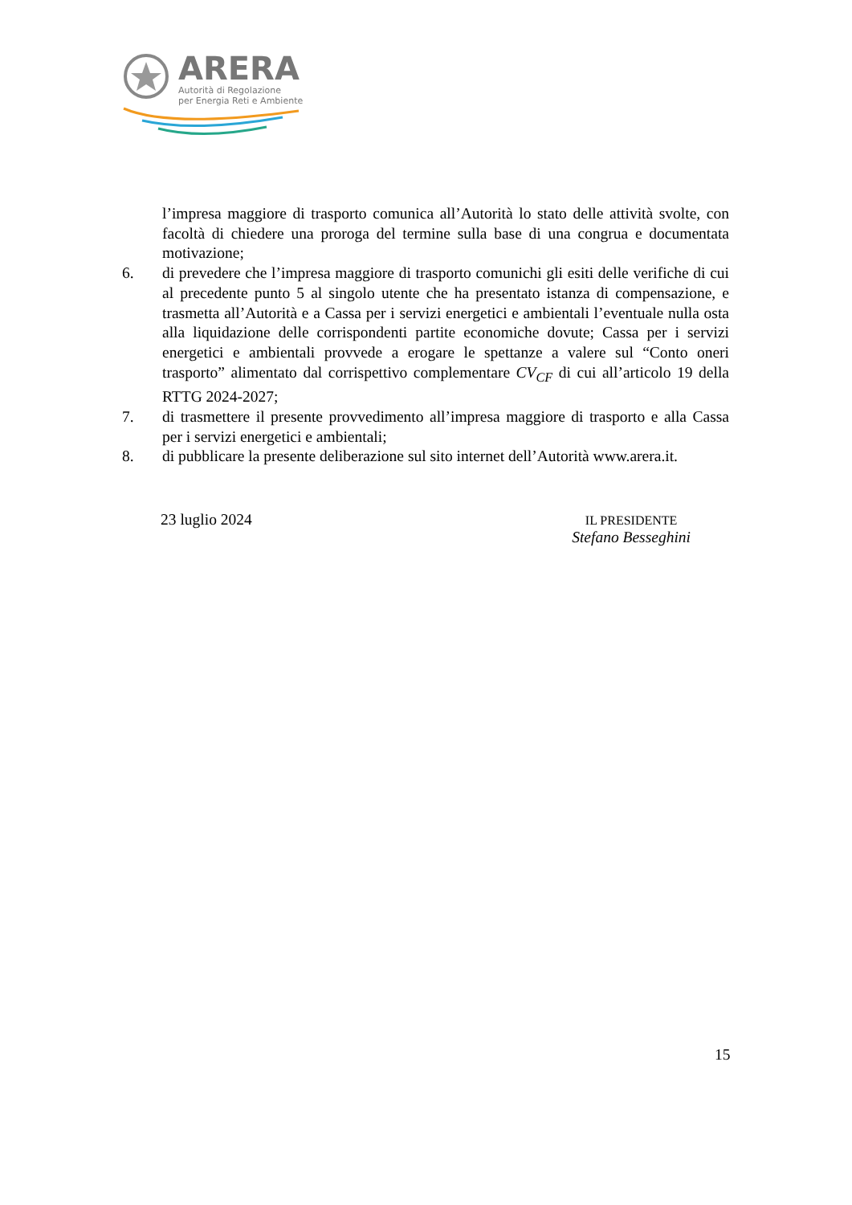ARERA
Autorità di Regolazione
per Energia Reti e Ambiente
l’impresa maggiore di trasporto comunica all’Autorità lo stato delle attività svolte, con facoltà di chiedere una proroga del termine sulla base di una congrua e documentata motivazione;
6. di prevedere che l’impresa maggiore di trasporto comunichi gli esiti delle verifiche di cui al precedente punto 5 al singolo utente che ha presentato istanza di compensazione, e trasmetta all’Autorità e a Cassa per i servizi energetici e ambientali l’eventuale nulla osta alla liquidazione delle corrispondenti partite economiche dovute; Cassa per i servizi energetici e ambientali provvede a erogare le spettanze a valere sul “Conto oneri trasporto” alimentato dal corrispettivo complementare CV<sub>CF</sub> di cui all’articolo 19 della RTTG 2024-2027;
7. di trasmettere il presente provvedimento all’impresa maggiore di trasporto e alla Cassa per i servizi energetici e ambientali;
8. di pubblicare la presente deliberazione sul sito internet dell’Autorità www.arera.it.
23 luglio 2024
IL PRESIDENTE
Stefano Besseghini
15